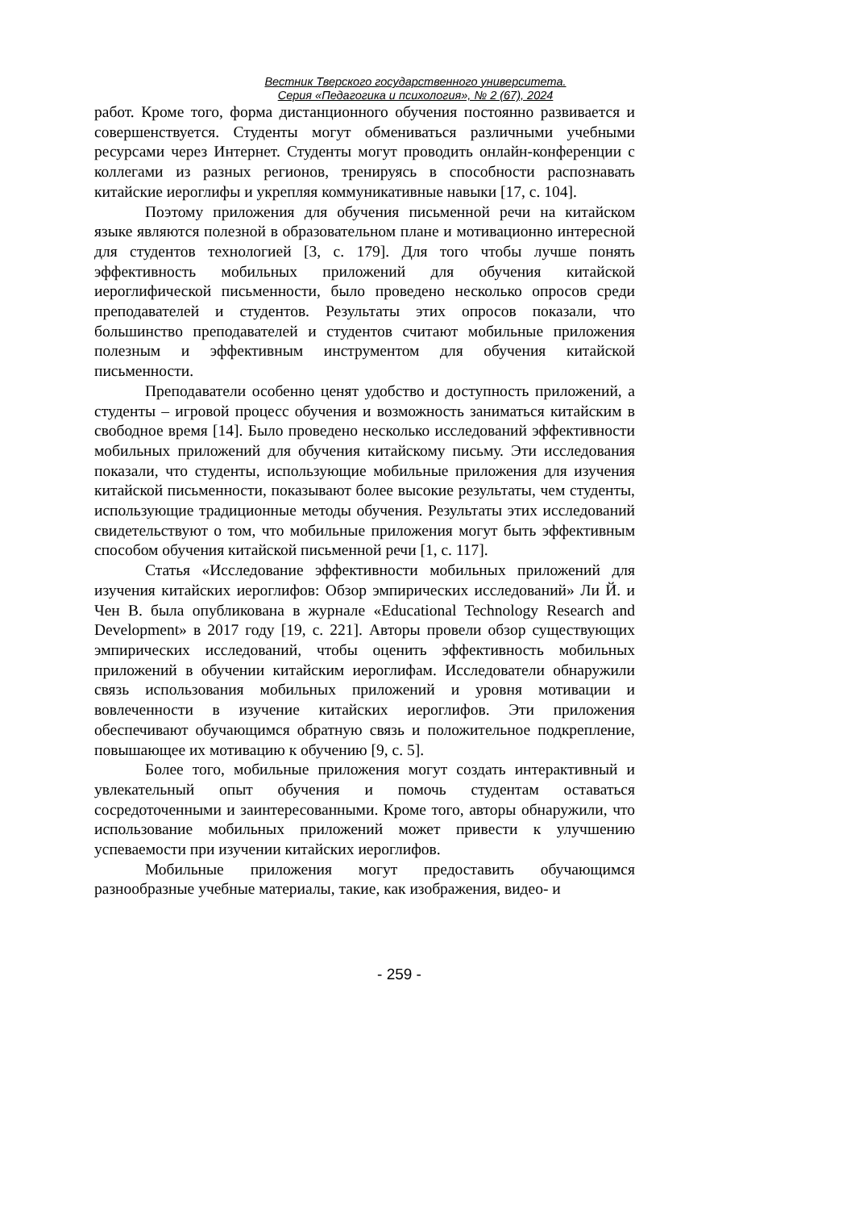Вестник Тверского государственного университета.
Серия «Педагогика и психология», № 2 (67), 2024
работ. Кроме того, форма дистанционного обучения постоянно развивается и совершенствуется. Студенты могут обмениваться различными учебными ресурсами через Интернет. Студенты могут проводить онлайн-конференции с коллегами из разных регионов, тренируясь в способности распознавать китайские иероглифы и укрепляя коммуникативные навыки [17, с. 104].
Поэтому приложения для обучения письменной речи на китайском языке являются полезной в образовательном плане и мотивационно интересной для студентов технологией [3, с. 179]. Для того чтобы лучше понять эффективность мобильных приложений для обучения китайской иероглифической письменности, было проведено несколько опросов среди преподавателей и студентов. Результаты этих опросов показали, что большинство преподавателей и студентов считают мобильные приложения полезным и эффективным инструментом для обучения китайской письменности.
Преподаватели особенно ценят удобство и доступность приложений, а студенты – игровой процесс обучения и возможность заниматься китайским в свободное время [14]. Было проведено несколько исследований эффективности мобильных приложений для обучения китайскому письму. Эти исследования показали, что студенты, использующие мобильные приложения для изучения китайской письменности, показывают более высокие результаты, чем студенты, использующие традиционные методы обучения. Результаты этих исследований свидетельствуют о том, что мобильные приложения могут быть эффективным способом обучения китайской письменной речи [1, с. 117].
Статья «Исследование эффективности мобильных приложений для изучения китайских иероглифов: Обзор эмпирических исследований» Ли Й. и Чен В. была опубликована в журнале «Educational Technology Research and Development» в 2017 году [19, с. 221]. Авторы провели обзор существующих эмпирических исследований, чтобы оценить эффективность мобильных приложений в обучении китайским иероглифам. Исследователи обнаружили связь использования мобильных приложений и уровня мотивации и вовлеченности в изучение китайских иероглифов. Эти приложения обеспечивают обучающимся обратную связь и положительное подкрепление, повышающее их мотивацию к обучению [9, с. 5].
Более того, мобильные приложения могут создать интерактивный и увлекательный опыт обучения и помочь студентам оставаться сосредоточенными и заинтересованными. Кроме того, авторы обнаружили, что использование мобильных приложений может привести к улучшению успеваемости при изучении китайских иероглифов.
Мобильные приложения могут предоставить обучающимся разнообразные учебные материалы, такие, как изображения, видео- и
- 259 -